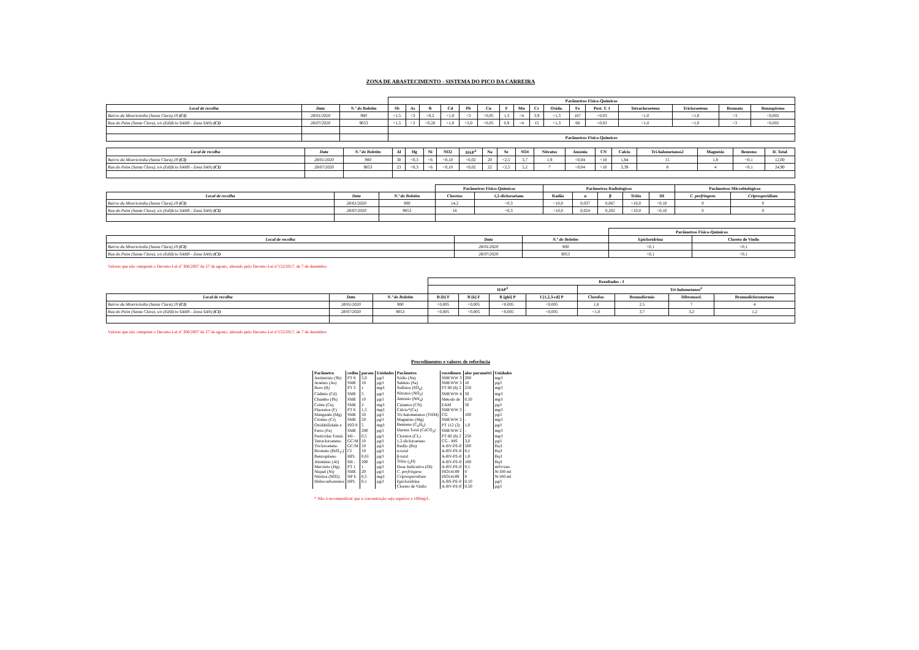ZONA DE ABASTECIMENTO - SISTEMA DO PICO DA CARREIRA
| | | | Parâmetros Fisico-Químicos | | | | | | | | | | | | | | | |
| --- | --- | --- | --- | --- | --- | --- | --- | --- | --- | --- | --- | --- | --- | --- | --- | --- | --- | --- |
| Local de recolha | Data | N.º do Boletim | Sb | As | B | Cd | Pb | Cu | F | Mn | Cr | Oxida. | Fe | Pest. T. 1 | Tetracloroeteno | Tricloroeteno | Bromato | Benzopireno |
| Bairro da Misericórdia (Santa Clara),19 (CI) | 28/01/2020 | 900 | <1,5 | <3 | <0,2 | <1,0 | <3 | <0,05 | 1,3 | <4 | 3,9 | <1,3 | 167 | <0,03 | <1,0 | <1,0 | <3 | <0,002 |
| Rua do Paim (Santa Clara), s/n (Edifício SAMS - Zona SAN) (CI) | 28/07/2020 | 9053 | <1,5 | <3 | <0,20 | <1,0 | <3,0 | <0,05 | 0,9 | <4 | 15 | <1,3 | 68 | <0,03 | <1,0 | <1,0 | <3 | <0,002 |
| | | | Parâmetros Fisico-Químicos | | | | | | | | | | | | | | | |
| Local de recolha | Data | N.º do Boletim | Al | Hg | Ni | NO2 | HAP<sup>3</sup> | Na | Se | SO4 | Nitratos | Amónio | CN | Calcio | Tri-halometanos2 | Magnésio | Benzeno | D. Total |
| --- | --- | --- | --- | --- | --- | --- | --- | --- | --- | --- | --- | --- | --- | --- | --- | --- | --- | --- |
| Bairro da Misericórdia (Santa Clara),19 (CI) | 28/01/2020 | 900 | 30 | <0,3 | <6 | <0,10 | <0,02 | 20 | <2,5 | 3,7 | 1,9 | <0,04 | <10 | 1,84 | 15 | 1,8 | <0,1 | 12,00 |
| Rua do Paim (Santa Clara), s/n (Edifício SAMS - Zona SAN) (CI) | 28/07/2020 | 9053 | 23 | <0,3 | <6 | <0,10 | <0,02 | 22 | <2,5 | 5,2 | 7 | <0,04 | <10 | 3,39 | 8 | 4 | <0,1 | 24,90 |
| | | | Parâmetros Fisico-Químicos | | Parâmetros Radiológicos | | | | | Parâmetros Microbiológicos | |
| --- | --- | --- | --- | --- | --- | --- | --- | --- | --- | --- | --- |
| Local de recolha | Data | N.º do Boletim | Cloretos | 1,2-dicloroetano | Radão | α | β | Tritio | DI | C. perfringens | Criprosporidium |
| Bairro da Misericórdia (Santa Clara),19 (CI) | 28/01/2020 | 900 | 14,2 | <0,3 | <10,0 | 0,037 | 0,067 | <10,0 | <0,10 | 0 | 0 |
| Rua do Paim (Santa Clara), s/n (Edifício SAMS - Zona SAN) (CI) | 28/07/2020 | 9053 | 16 | <0,3 | <10,0 | 0,024 | 0,202 | <10,0 | <0,10 | 0 | 0 |
| | | | Parâmetros Fisico-Químicos | |
| --- | --- | --- | --- | --- |
| Local de recolha | Data | N.º do Boletim | Epicloridrina | Cloreto de Vinilo |
| Bairro da Misericórdia (Santa Clara),19 (CI) | 28/01/2020 | 900 | <0,1 | <0,1 |
| Rua do Paim (Santa Clara), s/n (Edifício SAMS - Zona SAN) (CI) | 28/07/2020 | 9053 | <0,1 | <0,1 |
Valores que não cumprem o Decreto-Lei nº 306/2007 de 27 de agosto, alterado pelo Decreto-Lei nº152/2017, de 7 de dezembro
| | | | Resultados - I | | | | | | | |
| --- | --- | --- | --- | --- | --- | --- | --- | --- | --- | --- |
| | | | HAP<sup>3</sup> | | | | Tri-halometanos<sup>2</sup> | | | |
| Local de recolha | Data | N.º do Boletim | B [b] F | B [k] F | B [ghi] P | I [1,2,3-cd] P | Clorofor. | Bromofórmio | Dibromocl. | Bromodiclorometano |
| Bairro da Misericórdia (Santa Clara),19 (CI) | 28/01/2020 | 900 | <0,005 | <0,005 | <0,005 | <0,005 | 1,8 | 2,5 | 7 | 4 |
| Rua do Paim (Santa Clara), s/n (Edifício SAMS - Zona SAN) (CI) | 28/07/2020 | 9053 | <0,005 | <0,005 | <0,005 | <0,005 | <1,0 | 3,7 | 3,2 | 1,2 |
Valores que não cumprem o Decreto-Lei nº 306/2007 de 27 de agosto, alterado pelo Decreto-Lei nº152/2017, de 7 de dezembro
Procedimentos e valores de referência
| Parâmetro | cedim | param | Unidades | Parâmetro | rocedimen | alor paramétri | Unidades |
| --- | --- | --- | --- | --- | --- | --- | --- |
| Antimónio (Sb) | PT 8 | 5,0 | µg/l | Sódio (Na) | SMEWW 3 | 200 | mg/l |
| Arsénio (As) | SME | 10 | µg/l | Selénio (Se) | SMEWW 3 | 10 | µg/l |
| Boro (B) | PT 3 | 1 | mg/l | Sulfatos (SO<sub>4</sub>) | PT 60 (8) 2 | 250 | mg/l |
| Cádmio (Cd) | SME | 5 | µg/l | Nitratos (NO<sub>3</sub>) | SMEWW 4 | 50 | mg/l |
| Chumbo (Pb) | SME | 10 | µg/l | Amónio (NH<sub>4</sub>) | Método de | 0,50 | mg/l |
| Cobre (Cu) | SME | 2 | mg/l | Cianetos (CN) | EAM | 50 | µg/l |
| Fluoretos (F) | PT 6 | 1,5 | mg/l | Cálcio*(Ca) | SMEWW 3 | - | mg/l |
| Manganês (Mg) | SME | 50 | µg/l | Tri-halometanos (THM) | CG | 100 | µg/l |
| Crómio (Cr) | SME | 50 | µg/l | Magnésio (Mg) | SMEWW 3 | - | mg/l |
| Oxidabilidade e | ISO 8 | 5 | mg/l | Benzeno (C<sub>6</sub>H<sub>6</sub>) | PT 112 (3) | 1,0 | µg/l |
| Ferro (Fe) | SME | 200 | µg/l | Dureza Total (CaCO<sub>3</sub>) | SMEWW 2 | - | mg/l |
| Pesticidas Totais | MI - | 0,5 | µg/l | Cloretos (CL) | PT 60 (8) 2 | 250 | mg/l |
| Tetracloroeteno | GC/M | 10 | µg/l | 1,2-dicloroetano | CG - MS | 3,0 | µg/l |
| Tricloroeteno | GC/M | 10 | µg/l | Radão (Rn) | A-BV-PE-0 | 500 | Bq/l |
| Bromato (BrO<sub>3</sub>-) | CI | 10 | µg/l | α-total | A-BV-PE-0 | 0,1 | Bq/l |
| Benzopireno | HPL | 0,01 | µg/l | β-total | A-BV-PE-0 | 1,0 | Bq/l |
| Alumínio (Al) | MI - | 200 | µg/l | Tritio (<sub>3</sub>H) | A-BV-PE-0 | 100 | Bq/l |
| Mercúrio (Hg) | PT 1 | 1 | µg/l | Dose Indicativa (DI) | A-BV-PE-0 | 0,1 | mSv/ano |
| Níquel (Ni) | SME | 20 | µg/l | C. perfringens | ISO14189 | 0 | N/100 ml |
| Nitritos (NO2) | NP E | 0,5 | mg/l | Criprosporidium | ISO14189 | 0 | N/100 ml |
| Hidrocarbonretos | HPL | 0,1 | µg/l | Epicloridrina | A-BS-PE-0 | 0,10 | µg/l |
| | | | | Cloreto de Vinilo | A-BV-PE-0 | 0,50 | µg/l |
* Não é recomendável que a concentração seja superior a 100mg/L.